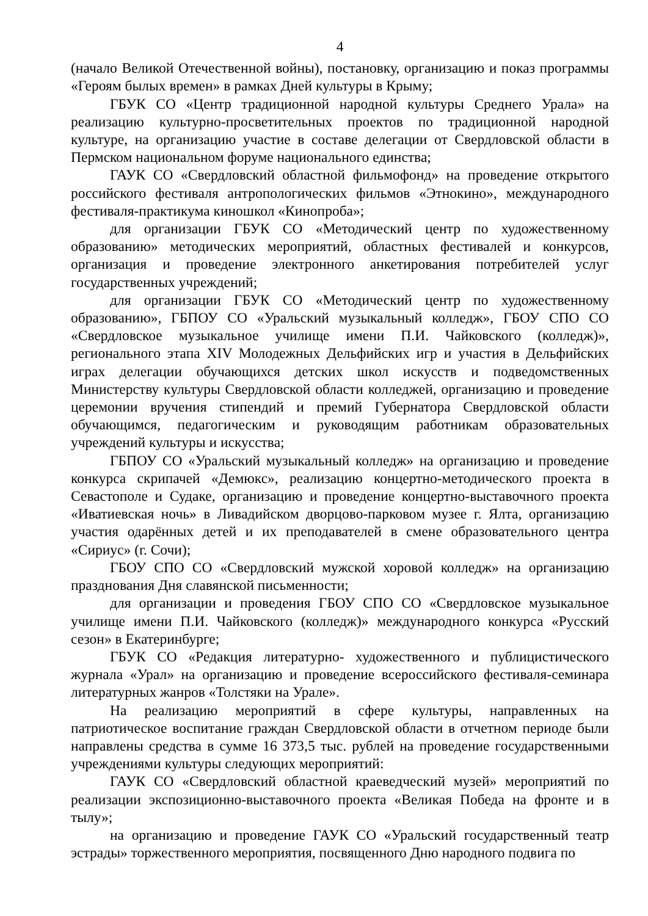4
(начало Великой Отечественной войны), постановку, организацию и показ программы «Героям былых времен» в рамках Дней культуры в Крыму;
ГБУК СО «Центр традиционной народной культуры Среднего Урала» на реализацию культурно-просветительных проектов по традиционной народной культуре, на организацию участие в составе делегации от Свердловской области в Пермском национальном форуме национального единства;
ГАУК СО «Свердловский областной фильмофонд» на проведение открытого российского фестиваля антропологических фильмов «Этнокино», международного фестиваля-практикума киношкол «Кинопроба»;
для организации ГБУК СО «Методический центр по художественному образованию» методических мероприятий, областных фестивалей и конкурсов, организация и проведение электронного анкетирования потребителей услуг государственных учреждений;
для организации ГБУК СО «Методический центр по художественному образованию», ГБПОУ СО «Уральский музыкальный колледж», ГБОУ СПО СО «Свердловское музыкальное училище имени П.И. Чайковского (колледж)», регионального этапа XIV Молодежных Дельфийских игр и участия в Дельфийских играх делегации обучающихся детских школ искусств и подведомственных Министерству культуры Свердловской области колледжей, организацию и проведение церемонии вручения стипендий и премий Губернатора Свердловской области обучающимся, педагогическим и руководящим работникам образовательных учреждений культуры и искусства;
ГБПОУ СО «Уральский музыкальный колледж» на организацию и проведение конкурса скрипачей «Демюкс», реализацию концертно-методического проекта в Севастополе и Судаке, организацию и проведение концертно-выставочного проекта «Иватиевская ночь» в Ливадийском дворцово-парковом музее г. Ялта, организацию участия одарённых детей и их преподавателей в смене образовательного центра «Сириус» (г. Сочи);
ГБОУ СПО СО «Свердловский мужской хоровой колледж» на организацию празднования Дня славянской письменности;
для организации и проведения ГБОУ СПО СО «Свердловское музыкальное училище имени П.И. Чайковского (колледж)» международного конкурса «Русский сезон» в Екатеринбурге;
ГБУК СО «Редакция литературно- художественного и публицистического журнала «Урал» на организацию и проведение всероссийского фестиваля-семинара литературных жанров «Толстяки на Урале».
На реализацию мероприятий в сфере культуры, направленных на патриотическое воспитание граждан Свердловской области в отчетном периоде были направлены средства в сумме 16 373,5 тыс. рублей на проведение государственными учреждениями культуры следующих мероприятий:
ГАУК СО «Свердловский областной краеведческий музей» мероприятий по реализации экспозиционно-выставочного проекта «Великая Победа на фронте и в тылу»;
на организацию и проведение ГАУК СО «Уральский государственный театр эстрады» торжественного мероприятия, посвященного Дню народного подвига по